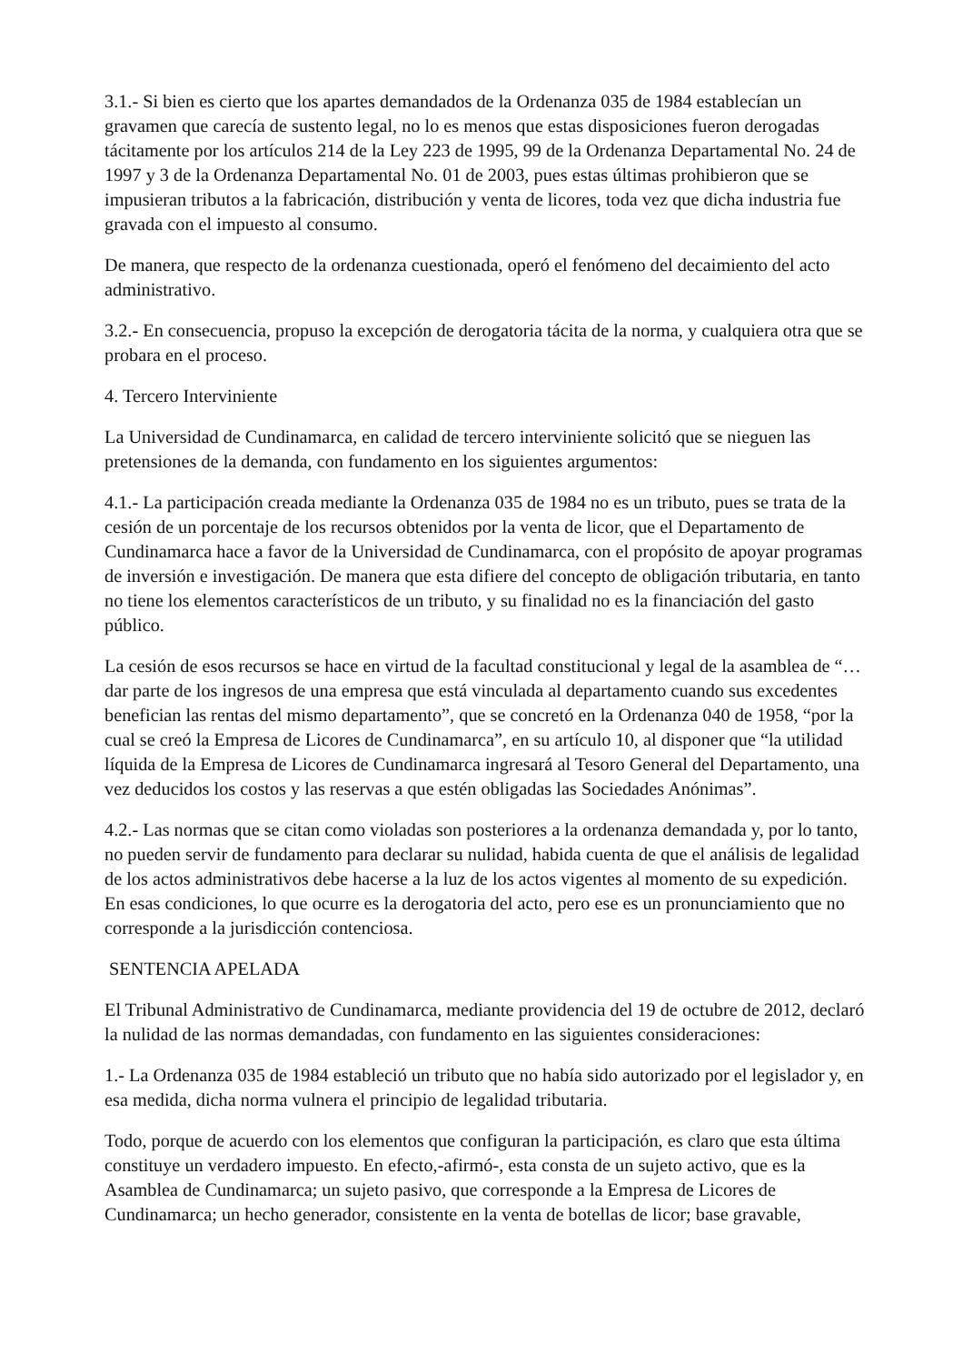3.1.- Si bien es cierto que los apartes demandados de la Ordenanza 035 de 1984 establecían un gravamen que carecía de sustento legal, no lo es menos que estas disposiciones fueron derogadas tácitamente por los artículos 214 de la Ley 223 de 1995, 99 de la Ordenanza Departamental No. 24 de 1997 y 3 de la Ordenanza Departamental No. 01 de 2003, pues estas últimas prohibieron que se impusieran tributos a la fabricación, distribución y venta de licores, toda vez que dicha industria fue gravada con el impuesto al consumo.
De manera, que respecto de la ordenanza cuestionada, operó el fenómeno del decaimiento del acto administrativo.
3.2.- En consecuencia, propuso la excepción de derogatoria tácita de la norma, y cualquiera otra que se probara en el proceso.
4. Tercero Interviniente
La Universidad de Cundinamarca, en calidad de tercero interviniente solicitó que se nieguen las pretensiones de la demanda, con fundamento en los siguientes argumentos:
4.1.- La participación creada mediante la Ordenanza 035 de 1984 no es un tributo, pues se trata de la cesión de un porcentaje de los recursos obtenidos por la venta de licor, que el Departamento de Cundinamarca hace a favor de la Universidad de Cundinamarca, con el propósito de apoyar programas de inversión e investigación. De manera que esta difiere del concepto de obligación tributaria, en tanto no tiene los elementos característicos de un tributo, y su finalidad no es la financiación del gasto público.
La cesión de esos recursos se hace en virtud de la facultad constitucional y legal de la asamblea de “…dar parte de los ingresos de una empresa que está vinculada al departamento cuando sus excedentes benefician las rentas del mismo departamento”, que se concretó en la Ordenanza 040 de 1958, “por la cual se creó la Empresa de Licores de Cundinamarca”, en su artículo 10, al disponer que “la utilidad líquida de la Empresa de Licores de Cundinamarca ingresará al Tesoro General del Departamento, una vez deducidos los costos y las reservas a que estén obligadas las Sociedades Anónimas”.
4.2.- Las normas que se citan como violadas son posteriores a la ordenanza demandada y, por lo tanto, no pueden servir de fundamento para declarar su nulidad, habida cuenta de que el análisis de legalidad de los actos administrativos debe hacerse a la luz de los actos vigentes al momento de su expedición. En esas condiciones, lo que ocurre es la derogatoria del acto, pero ese es un pronunciamiento que no corresponde a la jurisdicción contenciosa.
SENTENCIA APELADA
El Tribunal Administrativo de Cundinamarca, mediante providencia del 19 de octubre de 2012, declaró la nulidad de las normas demandadas, con fundamento en las siguientes consideraciones:
1.- La Ordenanza 035 de 1984 estableció un tributo que no había sido autorizado por el legislador y, en esa medida, dicha norma vulnera el principio de legalidad tributaria.
Todo, porque de acuerdo con los elementos que configuran la participación, es claro que esta última constituye un verdadero impuesto. En efecto,-afirmó-, esta consta de un sujeto activo, que es la Asamblea de Cundinamarca; un sujeto pasivo, que corresponde a la Empresa de Licores de Cundinamarca; un hecho generador, consistente en la venta de botellas de licor; base gravable,